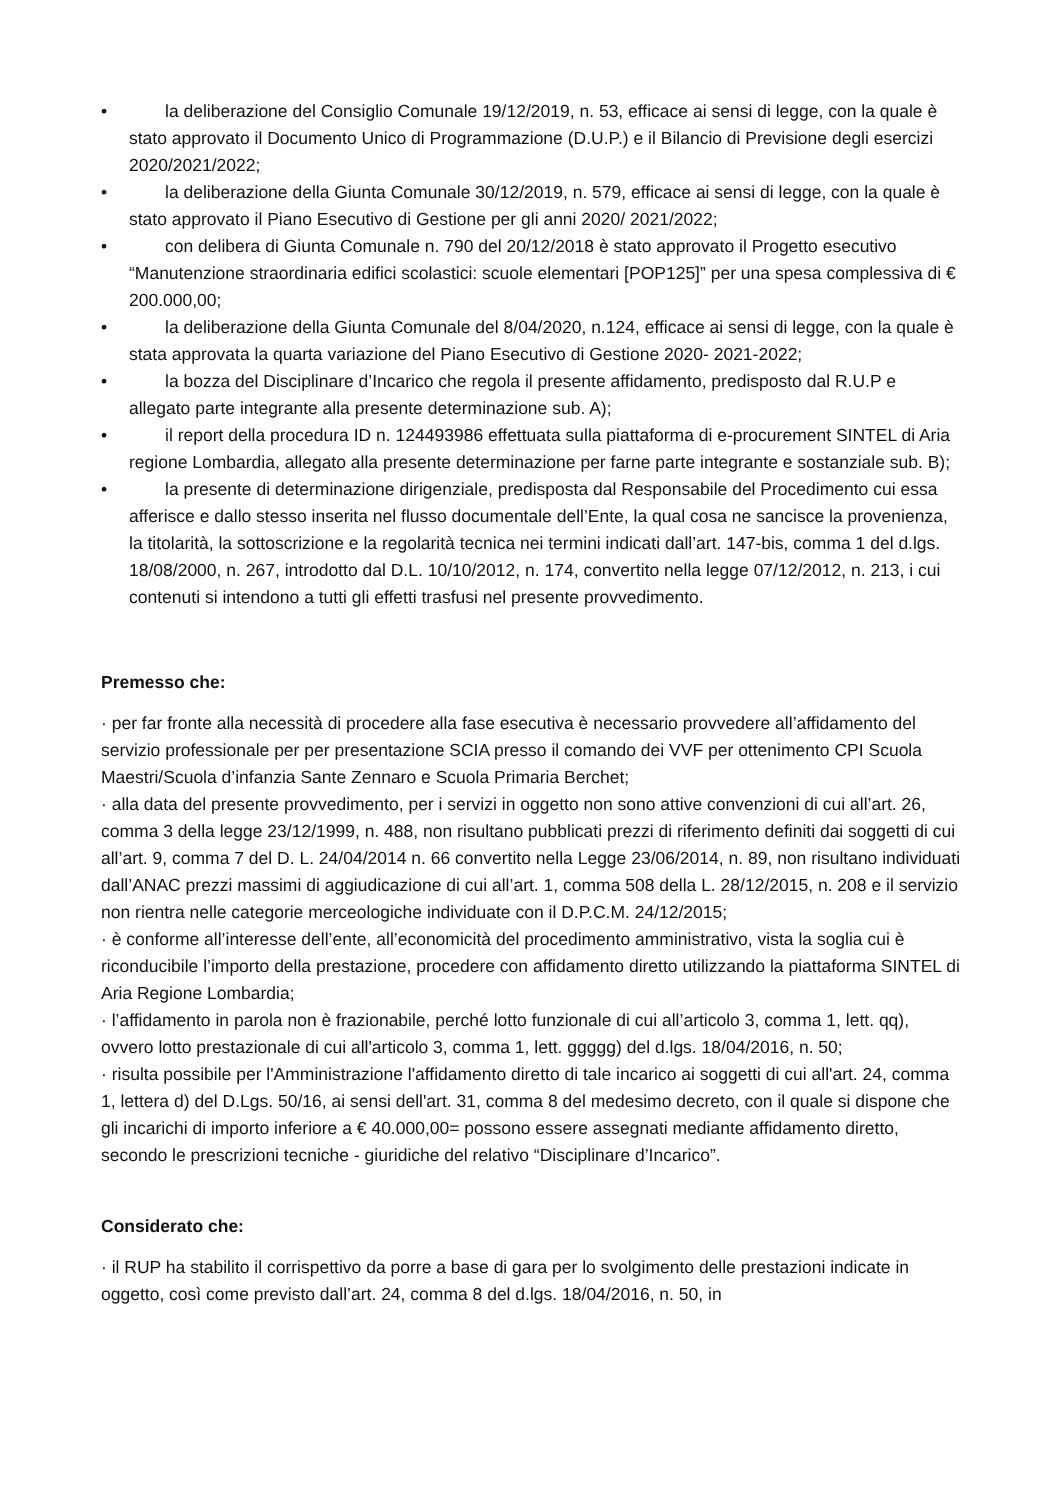• la deliberazione del Consiglio Comunale 19/12/2019, n. 53, efficace ai sensi di legge, con la quale è stato approvato il Documento Unico di Programmazione (D.U.P.) e il Bilancio di Previsione degli esercizi 2020/2021/2022;
• la deliberazione della Giunta Comunale 30/12/2019, n. 579, efficace ai sensi di legge, con la quale è stato approvato il Piano Esecutivo di Gestione per gli anni 2020/ 2021/2022;
• con delibera di Giunta Comunale n. 790 del 20/12/2018 è stato approvato il Progetto esecutivo “Manutenzione straordinaria edifici scolastici: scuole elementari [POP125]” per una spesa complessiva di € 200.000,00;
• la deliberazione della Giunta Comunale del 8/04/2020, n.124, efficace ai sensi di legge, con la quale è stata approvata la quarta variazione del Piano Esecutivo di Gestione 2020- 2021-2022;
• la bozza del Disciplinare d’Incarico che regola il presente affidamento, predisposto dal R.U.P e allegato parte integrante alla presente determinazione sub. A);
• il report della procedura ID n. 124493986 effettuata sulla piattaforma di e-procurement SINTEL di Aria regione Lombardia, allegato alla presente determinazione per farne parte integrante e sostanziale sub. B);
• la presente di determinazione dirigenziale, predisposta dal Responsabile del Procedimento cui essa afferisce e dallo stesso inserita nel flusso documentale dell’Ente, la qual cosa ne sancisce la provenienza, la titolarità, la sottoscrizione e la regolarità tecnica nei termini indicati dall’art. 147-bis, comma 1 del d.lgs. 18/08/2000, n. 267, introdotto dal D.L. 10/10/2012, n. 174, convertito nella legge 07/12/2012, n. 213, i cui contenuti si intendono a tutti gli effetti trasfusi nel presente provvedimento.
Premesso che:
· per far fronte alla necessità di procedere alla fase esecutiva è necessario provvedere all’affidamento del servizio professionale per per presentazione SCIA presso il comando dei VVF per ottenimento CPI Scuola Maestri/Scuola d’infanzia Sante Zennaro e Scuola Primaria Berchet;
· alla data del presente provvedimento, per i servizi in oggetto non sono attive convenzioni di cui all’art. 26, comma 3 della legge 23/12/1999, n. 488, non risultano pubblicati prezzi di riferimento definiti dai soggetti di cui all’art. 9, comma 7 del D. L. 24/04/2014 n. 66 convertito nella Legge 23/06/2014, n. 89, non risultano individuati dall’ANAC prezzi massimi di aggiudicazione di cui all’art. 1, comma 508 della L. 28/12/2015, n. 208 e il servizio non rientra nelle categorie merceologiche individuate con il D.P.C.M. 24/12/2015;
· è conforme all’interesse dell’ente, all’economicità del procedimento amministrativo, vista la soglia cui è riconducibile l’importo della prestazione, procedere con affidamento diretto utilizzando la piattaforma SINTEL di Aria Regione Lombardia;
· l’affidamento in parola non è frazionabile, perché lotto funzionale di cui all’articolo 3, comma 1, lett. qq), ovvero lotto prestazionale di cui all'articolo 3, comma 1, lett. ggggg) del d.lgs. 18/04/2016, n. 50;
· risulta possibile per l'Amministrazione l'affidamento diretto di tale incarico ai soggetti di cui all'art. 24, comma 1, lettera d) del D.Lgs. 50/16, ai sensi dell'art. 31, comma 8 del medesimo decreto, con il quale si dispone che gli incarichi di importo inferiore a € 40.000,00= possono essere assegnati mediante affidamento diretto, secondo le prescrizioni tecniche - giuridiche del relativo “Disciplinare d’Incarico”.
Considerato che:
· il RUP ha stabilito il corrispettivo da porre a base di gara per lo svolgimento delle prestazioni indicate in oggetto, così come previsto dall’art. 24, comma 8 del d.lgs. 18/04/2016, n. 50, in